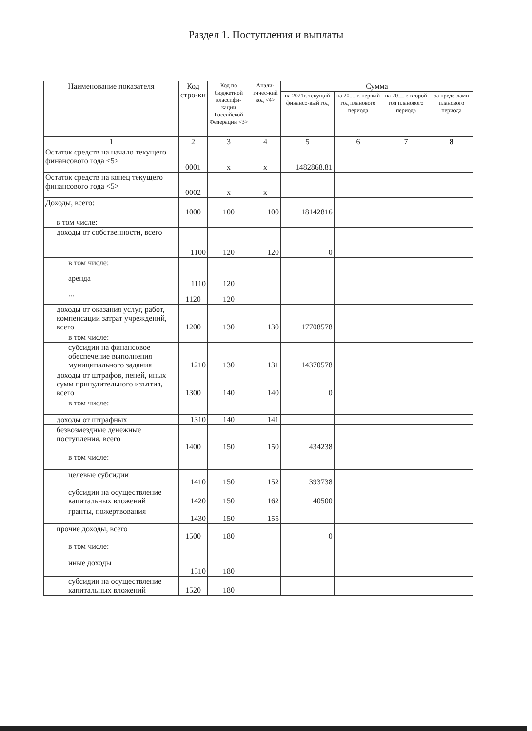Раздел 1. Поступления и выплаты
| Наименование показателя | Код стро-ки | Код по бюджетной классифи-кации Российской Федерации <3> | Анали-тичес-кий код <4> | Сумма | | | |
| --- | --- | --- | --- | --- | --- | --- | --- |
| | | | | на 2021г. текущий финансо-вый год | на 20__ г. первый год планового периода | на 20__ г. второй год планового периода | за преде-лами планового периода |
| 1 | 2 | 3 | 4 | 5 | 6 | 7 | 8 |
| Остаток средств на начало текущего финансового года <5> | 0001 | x | x | 1482868.81 | | | |
| Остаток средств на конец текущего финансового года <5> | 0002 | x | x | | | | |
| Доходы, всего: | 1000 | 100 | 100 | 18142816 | | | |
| в том числе: | | | | | | | |
| доходы от собственности, всего | 1100 | 120 | 120 | 0 | | | |
| в том числе: | | | | | | | |
| аренда | 1110 | 120 | | | | | |
| ... | 1120 | 120 | | | | | |
| доходы от оказания услуг, работ, компенсации затрат учреждений, всего | 1200 | 130 | 130 | 17708578 | | | |
| в том числе: | | | | | | | |
| субсидии на финансовое обеспечение выполнения муниципального задания | 1210 | 130 | 131 | 14370578 | | | |
| доходы от штрафов, пеней, иных сумм принудительного изъятия, всего | 1300 | 140 | 140 | 0 | | | |
| в том числе: | | | | | | | |
| доходы от штрафных | 1310 | 140 | 141 | | | | |
| безвозмездные денежные поступления, всего | 1400 | 150 | 150 | 434238 | | | |
| в том числе: | | | | | | | |
| целевые субсидии | 1410 | 150 | 152 | 393738 | | | |
| субсидии на осуществление капитальных вложений | 1420 | 150 | 162 | 40500 | | | |
| гранты, пожертвования | 1430 | 150 | 155 | | | | |
| прочие доходы, всего | 1500 | 180 | | 0 | | | |
| в том числе: | | | | | | | |
| иные доходы | 1510 | 180 | | | | | |
| субсидии на осуществление капитальных вложений | 1520 | 180 | | | | | |